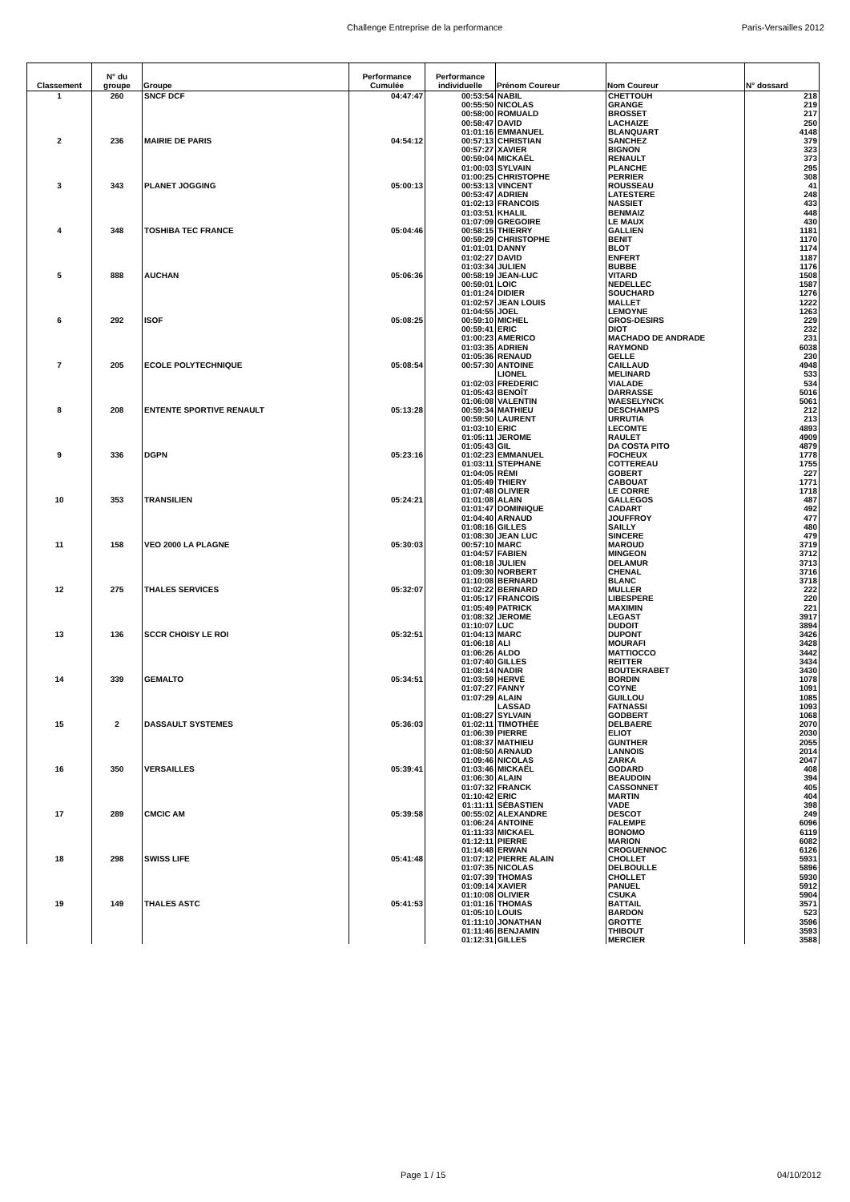Challenge Entreprise de la performance Paris-Versailles 2012
| Classement | N° du groupe | Groupe | Performance Cumulée | Performance individuelle | Prénom Coureur | Nom Coureur | N° dossard |
| --- | --- | --- | --- | --- | --- | --- | --- |
| 1 | 260 | SNCF DCF | 04:47:47 | 00:53:54 | NABIL | CHETTOUH | 218 |
| | | | | 00:55:50 | NICOLAS | GRANGE | 219 |
| | | | | 00:58:00 | ROMUALD | BROSSET | 217 |
| | | | | 00:58:47 | DAVID | LACHAIZE | 250 |
| | | | | 01:01:16 | EMMANUEL | BLANQUART | 4148 |
| 2 | 236 | MAIRIE DE PARIS | 04:54:12 | 00:57:13 | CHRISTIAN | SANCHEZ | 379 |
| | | | | 00:57:27 | XAVIER | BIGNON | 323 |
| | | | | 00:59:04 | MICKAËL | RENAULT | 373 |
| | | | | 01:00:03 | SYLVAIN | PLANCHE | 295 |
| | | | | 01:00:25 | CHRISTOPHE | PERRIER | 308 |
| 3 | 343 | PLANET JOGGING | 05:00:13 | 00:53:13 | VINCENT | ROUSSEAU | 41 |
| | | | | 00:53:47 | ADRIEN | LATESTERE | 248 |
| | | | | 01:02:13 | FRANCOIS | NASSIET | 433 |
| | | | | 01:03:51 | KHALIL | BENMAIZ | 448 |
| | | | | 01:07:09 | GREGOIRE | LE MAUX | 430 |
| 4 | 348 | TOSHIBA TEC FRANCE | 05:04:46 | 00:58:15 | THIERRY | GALLIEN | 1181 |
| | | | | 00:59:29 | CHRISTOPHE | BENIT | 1170 |
| | | | | 01:01:01 | DANNY | BLOT | 1174 |
| | | | | 01:02:27 | DAVID | ENFERT | 1187 |
| | | | | 01:03:34 | JULIEN | BUBBE | 1176 |
| 5 | 888 | AUCHAN | 05:06:36 | 00:58:19 | JEAN-LUC | VITARD | 1508 |
| | | | | 00:59:01 | LOIC | NEDELLEC | 1587 |
| | | | | 01:01:24 | DIDIER | SOUCHARD | 1276 |
| | | | | 01:02:57 | JEAN LOUIS | MALLET | 1222 |
| | | | | 01:04:55 | JOEL | LEMOYNE | 1263 |
| 6 | 292 | ISOF | 05:08:25 | 00:59:10 | MICHEL | GROS-DESIRS | 229 |
| | | | | 00:59:41 | ERIC | DIOT | 232 |
| | | | | 01:00:23 | AMERICO | MACHADO DE ANDRADE | 231 |
| | | | | 01:03:35 | ADRIEN | RAYMOND | 6038 |
| | | | | 01:05:36 | RENAUD | GELLE | 230 |
| 7 | 205 | ECOLE POLYTECHNIQUE | 05:08:54 | 00:57:30 | ANTOINE | CAILLAUD | 4948 |
| | | | | | LIONEL | MELINARD | 533 |
| | | | | 01:02:03 | FREDERIC | VIALADE | 534 |
| | | | | 01:05:43 | BENOÎT | DARRASSE | 5016 |
| | | | | 01:06:08 | VALENTIN | WAESELYNCK | 5061 |
| 8 | 208 | ENTENTE SPORTIVE RENAULT | 05:13:28 | 00:59:34 | MATHIEU | DESCHAMPS | 212 |
| | | | | 00:59:50 | LAURENT | URRUTIA | 213 |
| | | | | 01:03:10 | ERIC | LECOMTE | 4893 |
| | | | | 01:05:11 | JEROME | RAULET | 4909 |
| | | | | 01:05:43 | GIL | DA COSTA PITO | 4879 |
| 9 | 336 | DGPN | 05:23:16 | 01:02:23 | EMMANUEL | FOCHEUX | 1778 |
| | | | | 01:03:11 | STEPHANE | COTTEREAU | 1755 |
| | | | | 01:04:05 | RÉMI | GOBERT | 227 |
| | | | | 01:05:49 | THIERY | CABOUAT | 1771 |
| | | | | 01:07:48 | OLIVIER | LE CORRE | 1718 |
| 10 | 353 | TRANSILIEN | 05:24:21 | 01:01:08 | ALAIN | GALLEGOS | 487 |
| | | | | 01:01:47 | DOMINIQUE | CADART | 492 |
| | | | | 01:04:40 | ARNAUD | JOUFFROY | 477 |
| | | | | 01:08:16 | GILLES | SAILLY | 480 |
| | | | | 01:08:30 | JEAN LUC | SINCERE | 479 |
| 11 | 158 | VEO 2000 LA PLAGNE | 05:30:03 | 00:57:10 | MARC | MAROUD | 3719 |
| | | | | 01:04:57 | FABIEN | MINGEON | 3712 |
| | | | | 01:08:18 | JULIEN | DELAMUR | 3713 |
| | | | | 01:09:30 | NORBERT | CHENAL | 3716 |
| | | | | 01:10:08 | BERNARD | BLANC | 3718 |
| 12 | 275 | THALES SERVICES | 05:32:07 | 01:02:22 | BERNARD | MULLER | 222 |
| | | | | 01:05:17 | FRANCOIS | LIBESPERE | 220 |
| | | | | 01:05:49 | PATRICK | MAXIMIN | 221 |
| | | | | 01:08:32 | JEROME | LEGAST | 3917 |
| | | | | 01:10:07 | LUC | DUDOIT | 3894 |
| 13 | 136 | SCCR CHOISY LE ROI | 05:32:51 | 01:04:13 | MARC | DUPONT | 3426 |
| | | | | 01:06:18 | ALI | MOURAFI | 3428 |
| | | | | 01:06:26 | ALDO | MATTIOCCO | 3442 |
| | | | | 01:07:40 | GILLES | REITTER | 3434 |
| | | | | 01:08:14 | NADIR | BOUTEKRABET | 3430 |
| 14 | 339 | GEMALTO | 05:34:51 | 01:03:59 | HERVÉ | BORDIN | 1078 |
| | | | | 01:07:27 | FANNY | COYNE | 1091 |
| | | | | 01:07:29 | ALAIN | GUILLOU | 1085 |
| | | | | | LASSAD | FATNASSI | 1093 |
| | | | | 01:08:27 | SYLVAIN | GODBERT | 1068 |
| 15 | 2 | DASSAULT SYSTEMES | 05:36:03 | 01:02:11 | TIMOTHÉE | DELBAERE | 2070 |
| | | | | 01:06:39 | PIERRE | ELIOT | 2030 |
| | | | | 01:08:37 | MATHIEU | GUNTHER | 2055 |
| | | | | 01:08:50 | ARNAUD | LANNOIS | 2014 |
| | | | | 01:09:46 | NICOLAS | ZARKA | 2047 |
| 16 | 350 | VERSAILLES | 05:39:41 | 01:03:46 | MICKAËL | GODARD | 408 |
| | | | | 01:06:30 | ALAIN | BEAUDOIN | 394 |
| | | | | 01:07:32 | FRANCK | CASSONNET | 405 |
| | | | | 01:10:42 | ERIC | MARTIN | 404 |
| | | | | 01:11:11 | SÉBASTIEN | VADE | 398 |
| 17 | 289 | CMCIC AM | 05:39:58 | 00:55:02 | ALEXANDRE | DESCOT | 249 |
| | | | | 01:06:24 | ANTOINE | FALEMPE | 6096 |
| | | | | 01:11:33 | MICKAEL | BONOMO | 6119 |
| | | | | 01:12:11 | PIERRE | MARION | 6082 |
| | | | | 01:14:48 | ERWAN | CROGUENNOC | 6126 |
| 18 | 298 | SWISS LIFE | 05:41:48 | 01:07:12 | PIERRE ALAIN | CHOLLET | 5931 |
| | | | | 01:07:35 | NICOLAS | DELBOULLE | 5896 |
| | | | | 01:07:39 | THOMAS | CHOLLET | 5930 |
| | | | | 01:09:14 | XAVIER | PANUEL | 5912 |
| | | | | 01:10:08 | OLIVIER | CSUKA | 5904 |
| 19 | 149 | THALES ASTC | 05:41:53 | 01:01:16 | THOMAS | BATTAIL | 3571 |
| | | | | 01:05:10 | LOUIS | BARDON | 523 |
| | | | | 01:11:10 | JONATHAN | GROTTE | 3596 |
| | | | | 01:11:46 | BENJAMIN | THIBOUT | 3593 |
| | | | | 01:12:31 | GILLES | MERCIER | 3588 |
Page 1 / 15 04/10/2012